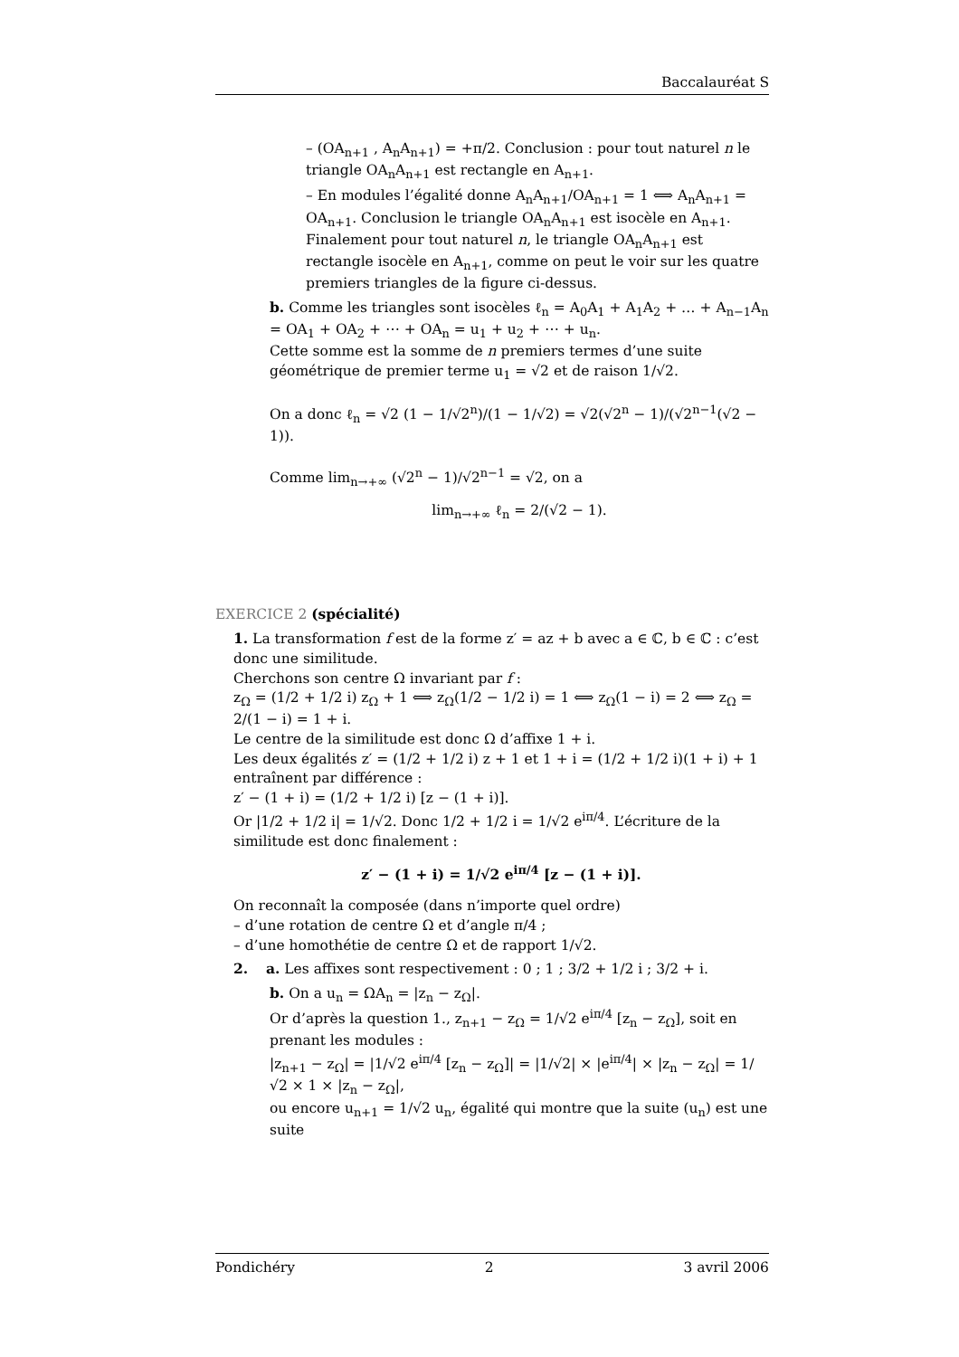Baccalauréat S
– (OA<sub>n+1</sub> , A<sub>n</sub>A<sub>n+1</sub>) = +π/2. Conclusion : pour tout naturel n le triangle OA<sub>n</sub>A<sub>n+1</sub> est rectangle en A<sub>n+1</sub>.
– En modules l’égalité donne A<sub>n</sub>A<sub>n+1</sub>/OA<sub>n+1</sub> = 1 ⟺ A<sub>n</sub>A<sub>n+1</sub> = OA<sub>n+1</sub>. Conclusion le triangle OA<sub>n</sub>A<sub>n+1</sub> est isocèle en A<sub>n+1</sub>.
Finalement pour tout naturel n, le triangle OA<sub>n</sub>A<sub>n+1</sub> est rectangle isocèle en A<sub>n+1</sub>, comme on peut le voir sur les quatre premiers triangles de la figure ci-dessus.
b. Comme les triangles sont isocèles ℓ<sub>n</sub> = A<sub>0</sub>A<sub>1</sub> + A<sub>1</sub>A<sub>2</sub> + … + A<sub>n−1</sub>A<sub>n</sub> = OA<sub>1</sub> + OA<sub>2</sub> + ⋯ + OA<sub>n</sub> = u<sub>1</sub> + u<sub>2</sub> + ⋯ + u<sub>n</sub>.
Cette somme est la somme de n premiers termes d’une suite géométrique de premier terme u<sub>1</sub> = √2 et de raison 1/√2.
On a donc ℓ<sub>n</sub> = √2 (1 − 1/√2<sup>n</sup>)/(1 − 1/√2) = √2(√2<sup>n</sup> − 1)/(√2<sup>n−1</sup>(√2 − 1)).
Comme lim<sub>n→+∞</sub> (√2<sup>n</sup> − 1)/√2<sup>n−1</sup> = √2, on a
lim<sub>n→+∞</sub> ℓ<sub>n</sub> = 2/(√2 − 1).
EXERCICE 2 (spécialité)
1. La transformation f est de la forme z′ = az + b avec a ∈ ℂ, b ∈ ℂ : c’est donc une similitude.
Cherchons son centre Ω invariant par f :
z<sub>Ω</sub> = (1/2 + 1/2 i) z<sub>Ω</sub> + 1 ⟺ z<sub>Ω</sub>(1/2 − 1/2 i) = 1 ⟺ z<sub>Ω</sub>(1 − i) = 2 ⟺ z<sub>Ω</sub> = 2/(1 − i) = 1 + i.
Le centre de la similitude est donc Ω d’affixe 1 + i.
Les deux égalités z′ = (1/2 + 1/2 i) z + 1 et 1 + i = (1/2 + 1/2 i)(1 + i) + 1 entraînent par différence :
z′ − (1 + i) = (1/2 + 1/2 i) [z − (1 + i)].
Or |1/2 + 1/2 i| = 1/√2. Donc 1/2 + 1/2 i = 1/√2 e<sup>iπ/4</sup>. L’écriture de la similitude est donc finalement :
z′ − (1 + i) = 1/√2 e<sup>iπ/4</sup> [z − (1 + i)].
On reconnaît la composée (dans n’importe quel ordre)
– d’une rotation de centre Ω et d’angle π/4 ;
– d’une homothétie de centre Ω et de rapport 1/√2.
2. a. Les affixes sont respectivement : 0 ; 1 ; 3/2 + 1/2 i ; 3/2 + i.
b. On a u<sub>n</sub> = ΩA<sub>n</sub> = |z<sub>n</sub> − z<sub>Ω</sub>|.
Or d’après la question 1., z<sub>n+1</sub> − z<sub>Ω</sub> = 1/√2 e<sup>iπ/4</sup> [z<sub>n</sub> − z<sub>Ω</sub>], soit en prenant les modules :
|z<sub>n+1</sub> − z<sub>Ω</sub>| = |1/√2 e<sup>iπ/4</sup> [z<sub>n</sub> − z<sub>Ω</sub>]| = |1/√2| × |e<sup>iπ/4</sup>| × |z<sub>n</sub> − z<sub>Ω</sub>| = 1/√2 × 1 × |z<sub>n</sub> − z<sub>Ω</sub>|,
ou encore u<sub>n+1</sub> = 1/√2 u<sub>n</sub>, égalité qui montre que la suite (u<sub>n</sub>) est une suite
Pondichéry 2 3 avril 2006